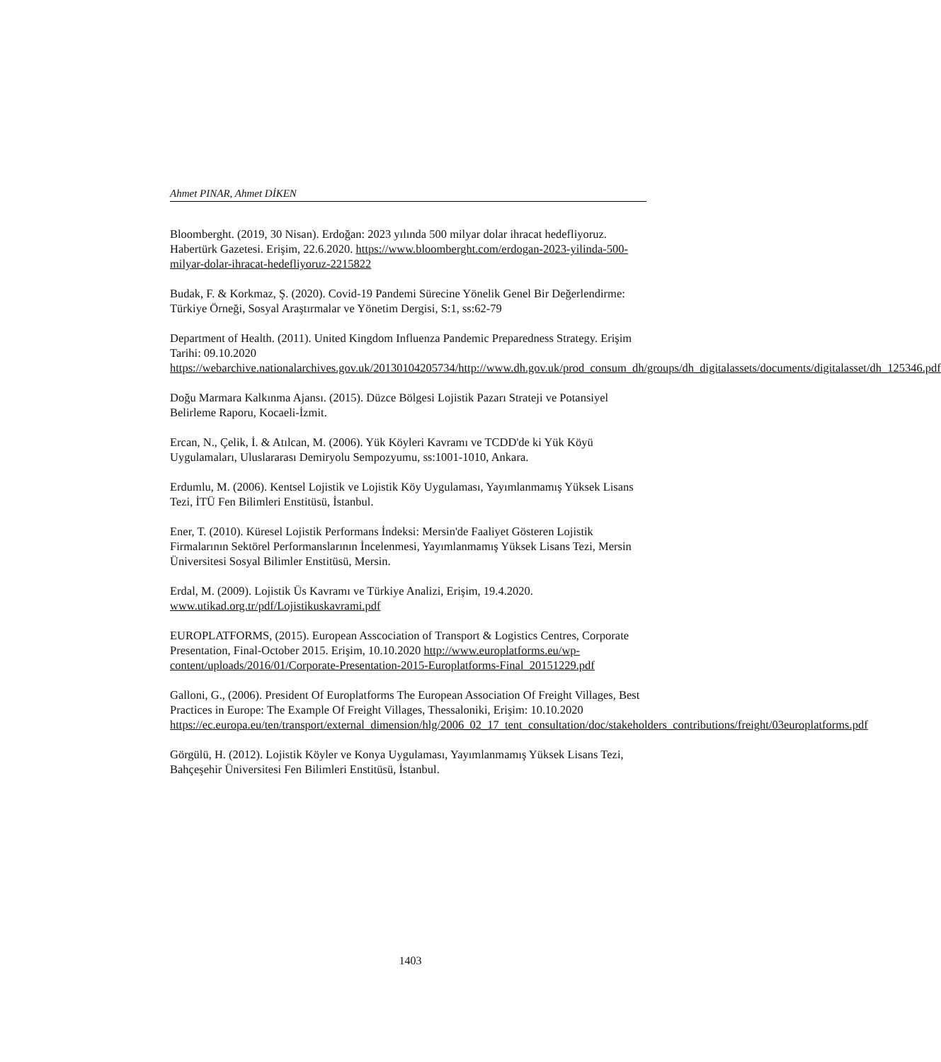Ahmet PINAR, Ahmet DİKEN
Bloomberght. (2019, 30 Nisan). Erdoğan: 2023 yılında 500 milyar dolar ihracat hedefliyoruz. Habertürk Gazetesi. Erişim, 22.6.2020. https://www.bloomberght.com/erdogan-2023-yilinda-500-milyar-dolar-ihracat-hedefliyoruz-2215822
Budak, F. & Korkmaz, Ş. (2020). Covid-19 Pandemi Sürecine Yönelik Genel Bir Değerlendirme: Türkiye Örneği, Sosyal Araştırmalar ve Yönetim Dergisi, S:1, ss:62-79
Department of Health. (2011). United Kingdom Influenza Pandemic Preparedness Strategy. Erişim Tarihi: 09.10.2020 https://webarchive.nationalarchives.gov.uk/20130104205734/http://www.dh.gov.uk/prod_consum_dh/groups/dh_digitalassets/documents/digitalasset/dh_125346.pdf
Doğu Marmara Kalkınma Ajansı. (2015). Düzce Bölgesi Lojistik Pazarı Strateji ve Potansiyel Belirleme Raporu, Kocaeli-İzmit.
Ercan, N., Çelik, İ. & Atılcan, M. (2006). Yük Köyleri Kavramı ve TCDD'de ki Yük Köyü Uygulamaları, Uluslararası Demiryolu Sempozyumu, ss:1001-1010, Ankara.
Erdumlu, M. (2006). Kentsel Lojistik ve Lojistik Köy Uygulaması, Yayımlanmamış Yüksek Lisans Tezi, İTÜ Fen Bilimleri Enstitüsü, İstanbul.
Ener, T. (2010). Küresel Lojistik Performans İndeksi: Mersin'de Faaliyet Gösteren Lojistik Firmalarının Sektörel Performanslarının İncelenmesi, Yayımlanmamış Yüksek Lisans Tezi, Mersin Üniversitesi Sosyal Bilimler Enstitüsü, Mersin.
Erdal, M. (2009). Lojistik Üs Kavramı ve Türkiye Analizi, Erişim, 19.4.2020. www.utikad.org.tr/pdf/Lojistikuskavrami.pdf
EUROPLATFORMS, (2015). European Asscociation of Transport & Logistics Centres, Corporate Presentation, Final-October 2015. Erişim, 10.10.2020 http://www.europlatforms.eu/wp-content/uploads/2016/01/Corporate-Presentation-2015-Europlatforms-Final_20151229.pdf
Galloni, G., (2006). President Of Europlatforms The European Association Of Freight Villages, Best Practices in Europe: The Example Of Freight Villages, Thessaloniki, Erişim: 10.10.2020 https://ec.europa.eu/ten/transport/external_dimension/hlg/2006_02_17_tent_consultation/doc/stakeholders_contributions/freight/03europlatforms.pdf
Görgülü, H. (2012). Lojistik Köyler ve Konya Uygulaması, Yayımlanmamış Yüksek Lisans Tezi, Bahçeşehir Üniversitesi Fen Bilimleri Enstitüsü, İstanbul.
1403